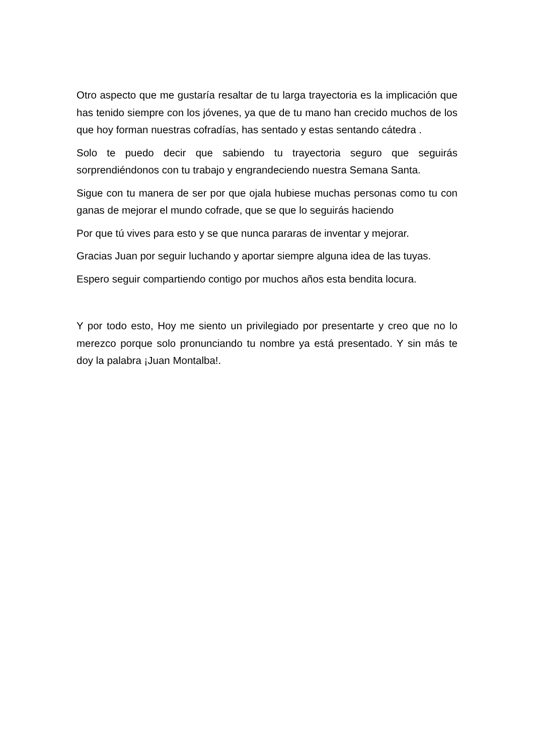Otro aspecto que me gustaría resaltar de tu larga trayectoria es la implicación que has tenido siempre con los jóvenes, ya que de tu mano han crecido muchos de los que hoy forman nuestras cofradías, has sentado y estas sentando cátedra .
Solo te puedo decir que sabiendo tu trayectoria seguro que seguirás sorprendiéndonos con tu trabajo y engrandeciendo nuestra Semana Santa.
Sigue con tu manera de ser por que ojala hubiese muchas personas como tu con ganas de mejorar el mundo cofrade, que se que lo seguirás haciendo
Por que tú vives para esto y se que nunca pararas de inventar y mejorar.
Gracias Juan por seguir luchando y aportar siempre alguna idea de las tuyas.
Espero seguir compartiendo contigo por muchos años esta bendita locura.
Y por todo esto, Hoy me siento un privilegiado por presentarte y creo que no lo merezco porque solo pronunciando tu nombre ya está presentado. Y sin más te doy la palabra ¡Juan Montalba!.